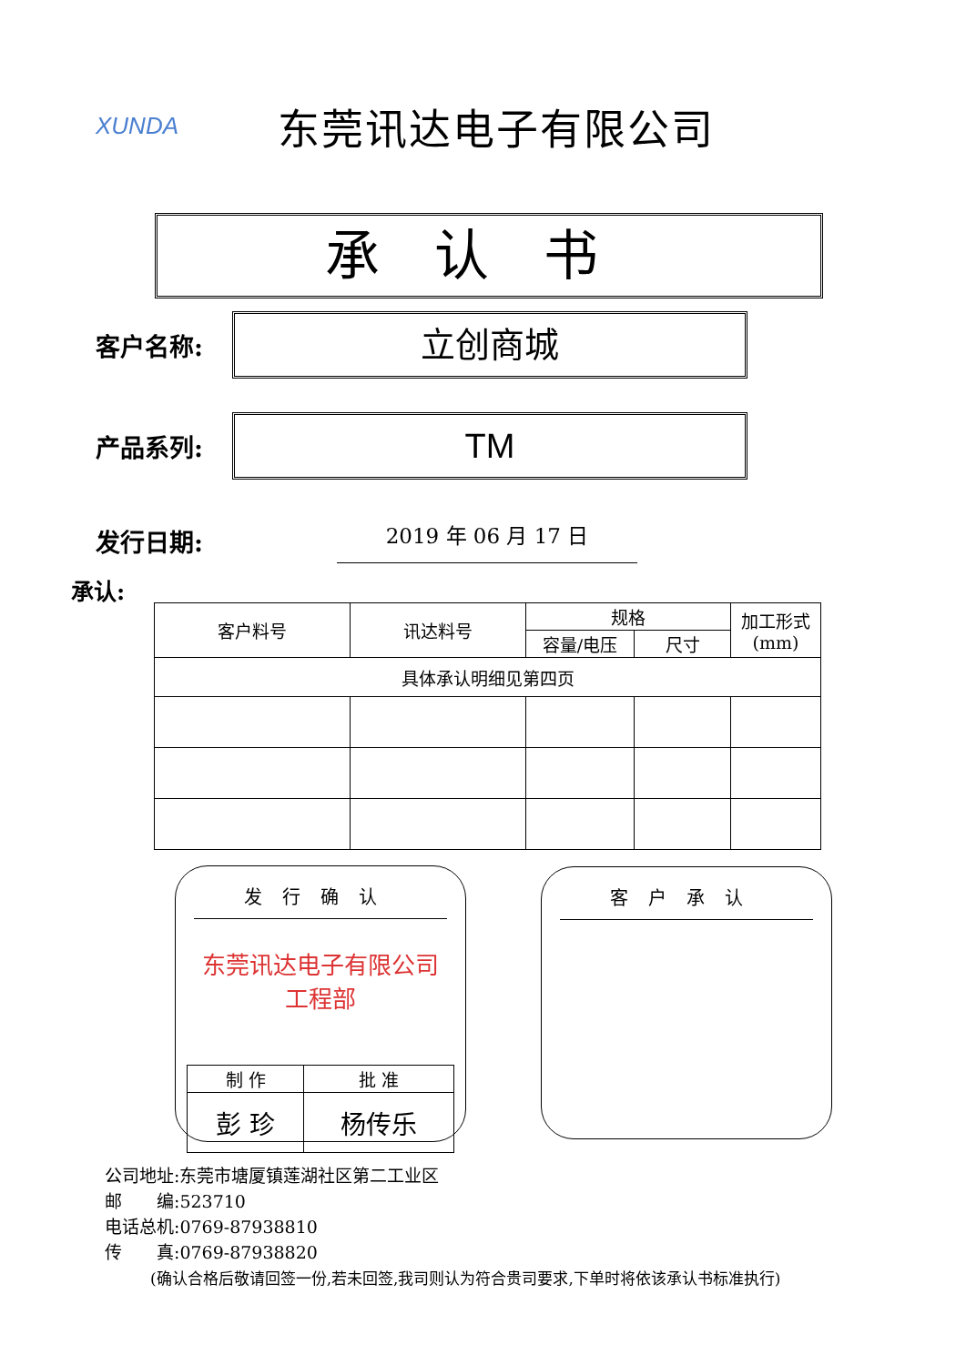XUNDA
东莞讯达电子有限公司
承认书
客户名称:
立创商城
产品系列:
TM
发行日期:
2019 年 06 月 17 日
承认:
| 客户料号 | 讯达料号 | 规格 | | 加工形式 (mm) |
| | | 容量/电压 | 尺寸 | |
| 具体承认明细见第四页 | | | | |
发行确认
东莞讯达电子有限公司
工程部
| 制 作 | 批 准 |
| 彭 珍 | 杨传乐 |
客户承认
公司地址:东莞市塘厦镇莲湖社区第二工业区
邮　　编:523710
电话总机:0769-87938810
传　　真:0769-87938820
(确认合格后敬请回签一份,若未回签,我司则认为符合贵司要求,下单时将依该承认书标准执行)